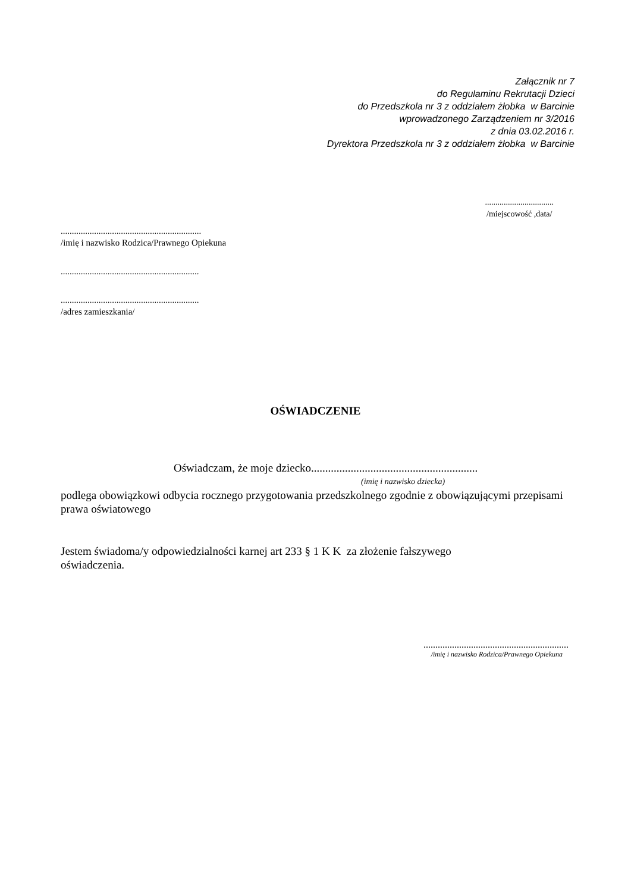Załącznik nr 7
do Regulaminu Rekrutacji Dzieci
do Przedszkola nr 3 z oddziałem żłobka w Barcinie
wprowadzonego Zarządzeniem nr 3/2016
z dnia 03.02.2016 r.
Dyrektora Przedszkola nr 3 z oddziałem żłobka w Barcinie
.................................
/miejscowość ,data/
...............................................................
/imię i nazwisko Rodzica/Prawnego Opiekuna
..............................................................
..............................................................
/adres zamieszkania/
OŚWIADCZENIE
Oświadczam, że moje dziecko...........................................................
(imię i nazwisko dziecka)
podlega obowiązkowi odbycia rocznego przygotowania przedszkolnego zgodnie z obowiązującymi przepisami prawa oświatowego
Jestem świadoma/y odpowiedzialności karnej art 233 § 1 K K za złożenie fałszywego
oświadczenia.
.............................................................
/imię i nazwisko Rodzica/Prawnego Opiekuna